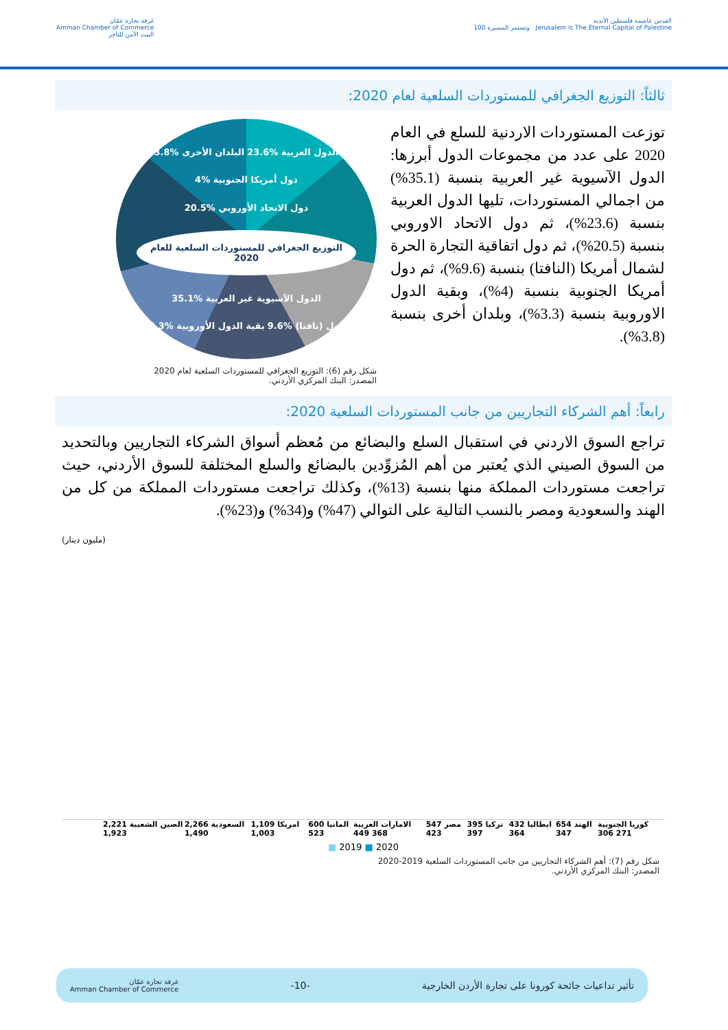القدس عاصمة فلسطين الأبدية
Jerusalem is The Eternal Capital of Palestine وتستمر المسيرة 100
غرفة تجارة عمّان
Amman Chamber of Commerce
البيت الآمن للتاجر
ثالثاً: التوزيع الجغرافي للمستوردات السلعية لعام 2020:
توزعت المستوردات الاردنية للسلع في العام 2020 على عدد من مجموعات الدول أبرزها: الدول الآسيوية غير العربية بنسبة (35.1%) من اجمالي المستوردات، تليها الدول العربية بنسبة (23.6%)، ثم دول الاتحاد الاوروبي بنسبة (20.5%)، ثم دول اتفاقية التجارة الحرة لشمال أمريكا (النافتا) بنسبة (9.6%)، ثم دول أمريكا الجنوبية بنسبة (4%)، وبقية الدول الاوروبية بنسبة (3.3%)، وبلدان أخرى بنسبة (3.8%).
الدول العربية %23.6 البلدان الأخرى %3.8 دول أمريكا الجنوبية %4 دول الاتحاد الأوروبي %20.5 التوزيع الجغرافي للمستوردات السلعية للعام 2020 الدول الآسيوية غير العربية %35.1 دول (نافتا) %9.6 بقية الدول الأوروبية %3.3
شكل رقم (6): التوزيع الجغرافي للمستوردات السلعية لعام 2020
المصدر: البنك المركزي الأردني.
رابعاً: أهم الشركاء التجاريين من جانب المستوردات السلعية 2020:
تراجع السوق الاردني في استقبال السلع والبضائع من مُعظم أسواق الشركاء التجاريين وبالتحديد من السوق الصيني الذي يُعتبر من أهم المُزوِّدين بالبضائع والسلع المختلفة للسوق الأردني، حيث تراجعت مستوردات المملكة منها بنسبة (13%)، وكذلك تراجعت مستوردات المملكة من كل من الهند والسعودية ومصر بالنسب التالية على التوالي (47%) و(34%) و(23%).
(مليون دينار)
الصين الشعبية 2,221 1,923 السعودية 2,266 1,490 امريكا 1,109 1,003 المانيا 600 523 الامارات العربية 368 449 مصر 547 423 تركيا 395 397 ايطاليا 432 364 الهند 654 347 كوريا الجنوبية 271 306
■ 2019 ■ 2020
شكل رقم (7): أهم الشركاء التجاريين من جانب المستوردات السلعية 2019-2020
المصدر: البنك المركزي الأردني.
تأثير تداعيات جائحة كورونا على تجارة الأردن الخارجية -10- غرفة تجارة عمّان
Amman Chamber of Commerce